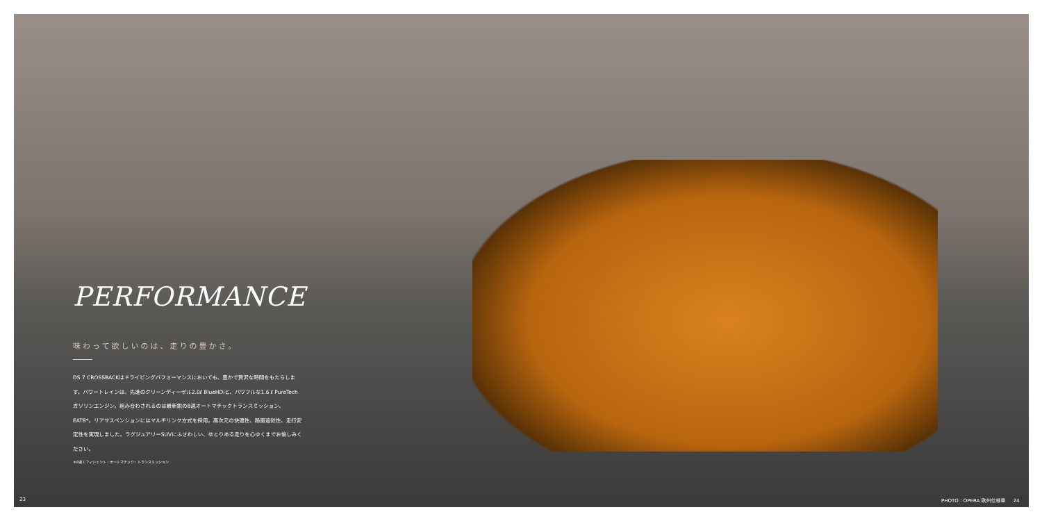PERFORMANCE
味わって欲しいのは、走りの豊かさ。
DS 7 CROSSBACKはドライビングパフォーマンスにおいても、豊かで贅沢な時間をもたらします。パワートレインは、先進のクリーンディーゼル2.0ℓ BlueHDiと、パワフルな1.6 ℓ PureTechガソリンエンジン。組み合わされるのは最新鋭の8速オートマチックトランスミッション、EAT8*。リアサスペンションにはマルチリンク方式を採用。高次元の快適性、路面追従性、走行安定性を実現しました。ラグジュアリーSUVにふさわしい、ゆとりある走りを心ゆくまでお愉しみください。
＊8速エフィシェント・オートマチック・トランスミッション
23 PHOTO：OPERA 欧州仕様車 24